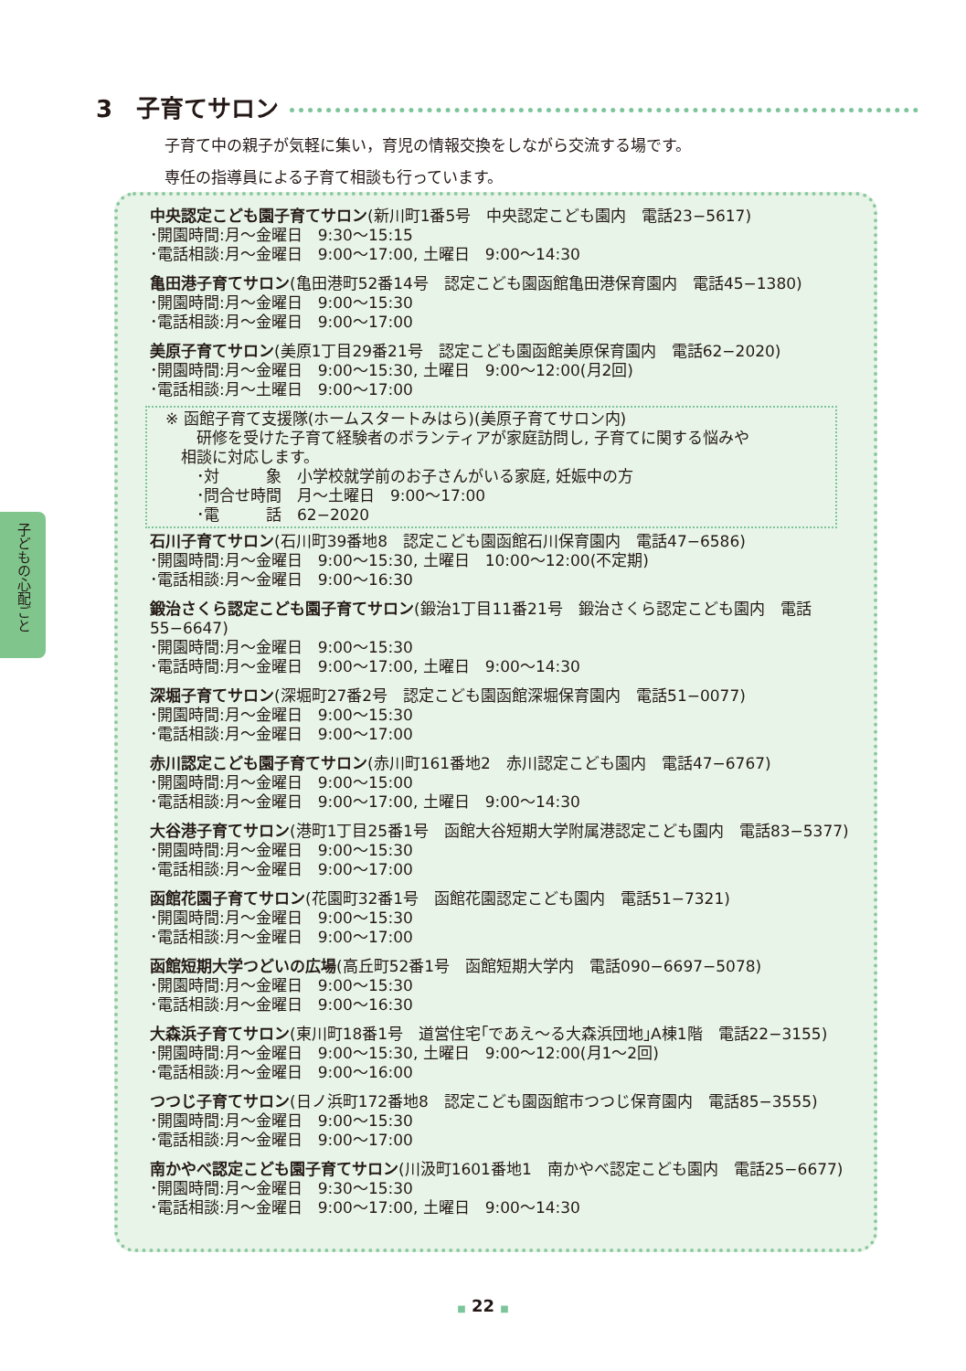3　子育てサロン
子育て中の親子が気軽に集い，育児の情報交換をしながら交流する場です。
専任の指導員による子育て相談も行っています。
子どもの心配ごと
中央認定こども園子育てサロン(新川町1番5号　中央認定こども園内　電話23−5617)
･開園時間:月〜金曜日　9:30〜15:15
･電話相談:月〜金曜日　9:00〜17:00, 土曜日　9:00〜14:30
亀田港子育てサロン(亀田港町52番14号　認定こども園函館亀田港保育園内　電話45−1380)
･開園時間:月〜金曜日　9:00〜15:30
･電話相談:月〜金曜日　9:00〜17:00
美原子育てサロン(美原1丁目29番21号　認定こども園函館美原保育園内　電話62−2020)
･開園時間:月〜金曜日　9:00〜15:30, 土曜日　9:00〜12:00(月2回)
･電話相談:月〜土曜日　9:00〜17:00
※ 函館子育て支援隊(ホームスタートみはら)(美原子育てサロン内)
　　研修を受けた子育て経験者のボランティアが家庭訪問し, 子育てに関する悩みや
　相談に対応します。
　　･対　　　象　小学校就学前のお子さんがいる家庭, 妊娠中の方
　　･問合せ時間　月〜土曜日　9:00〜17:00
　　･電　　　話　62−2020
石川子育てサロン(石川町39番地8　認定こども園函館石川保育園内　電話47−6586)
･開園時間:月〜金曜日　9:00〜15:30, 土曜日　10:00〜12:00(不定期)
･電話相談:月〜金曜日　9:00〜16:30
鍛治さくら認定こども園子育てサロン(鍛治1丁目11番21号　鍛治さくら認定こども園内　電話55−6647)
･開園時間:月〜金曜日　9:00〜15:30
･電話時間:月〜金曜日　9:00〜17:00, 土曜日　9:00〜14:30
深堀子育てサロン(深堀町27番2号　認定こども園函館深堀保育園内　電話51−0077)
･開園時間:月〜金曜日　9:00〜15:30
･電話相談:月〜金曜日　9:00〜17:00
赤川認定こども園子育てサロン(赤川町161番地2　赤川認定こども園内　電話47−6767)
･開園時間:月〜金曜日　9:00〜15:00
･電話相談:月〜金曜日　9:00〜17:00, 土曜日　9:00〜14:30
大谷港子育てサロン(港町1丁目25番1号　函館大谷短期大学附属港認定こども園内　電話83−5377)
･開園時間:月〜金曜日　9:00〜15:30
･電話相談:月〜金曜日　9:00〜17:00
函館花園子育てサロン(花園町32番1号　函館花園認定こども園内　電話51−7321)
･開園時間:月〜金曜日　9:00〜15:30
･電話相談:月〜金曜日　9:00〜17:00
函館短期大学つどいの広場(高丘町52番1号　函館短期大学内　電話090−6697−5078)
･開園時間:月〜金曜日　9:00〜15:30
･電話相談:月〜金曜日　9:00〜16:30
大森浜子育てサロン(東川町18番1号　道営住宅｢であえ〜る大森浜団地｣A棟1階　電話22−3155)
･開園時間:月〜金曜日　9:00〜15:30, 土曜日　9:00〜12:00(月1〜2回)
･電話相談:月〜金曜日　9:00〜16:00
つつじ子育てサロン(日ノ浜町172番地8　認定こども園函館市つつじ保育園内　電話85−3555)
･開園時間:月〜金曜日　9:00〜15:30
･電話相談:月〜金曜日　9:00〜17:00
南かやべ認定こども園子育てサロン(川汲町1601番地1　南かやべ認定こども園内　電話25−6677)
･開園時間:月〜金曜日　9:30〜15:30
･電話相談:月〜金曜日　9:00〜17:00, 土曜日　9:00〜14:30
■ 22 ■